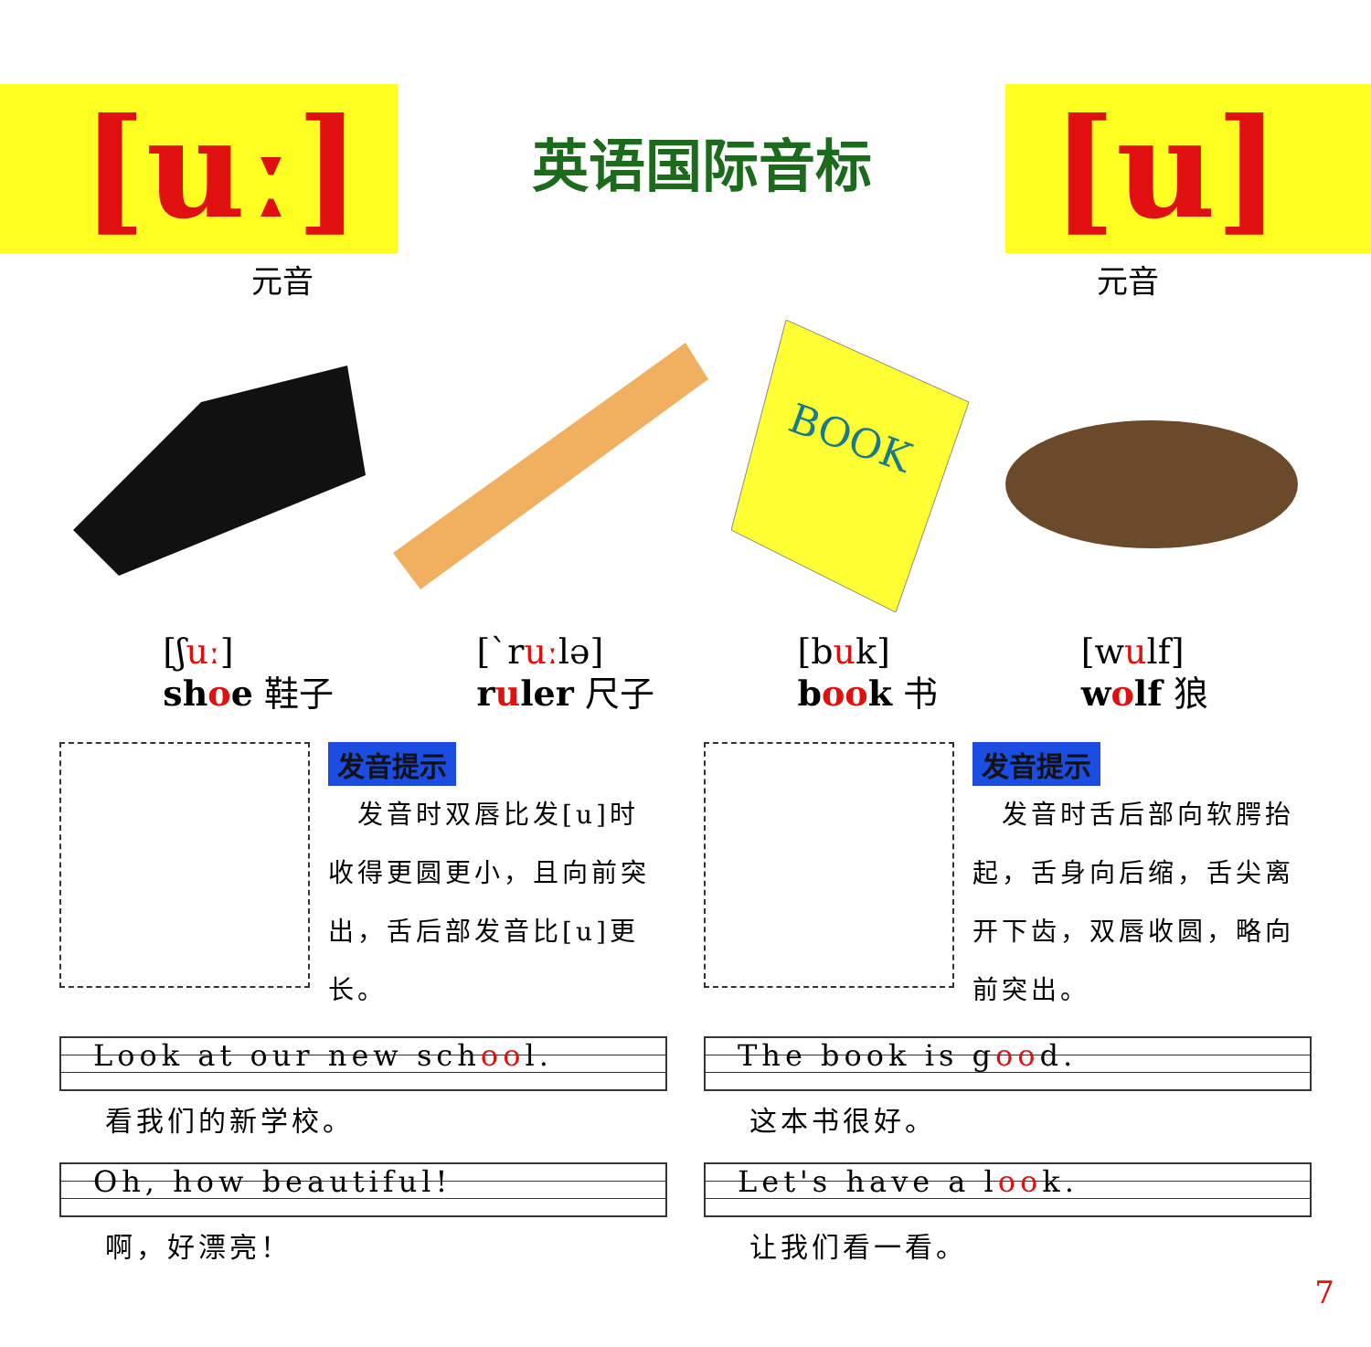[uː]
元音
英语国际音标
[u]
元音
BOOK
[ʃuː]
shoe 鞋子
[ˋruːlə]
ruler 尺子
[buk]
book 书
[wulf]
wolf 狼
发音提示
　发音时双唇比发[u]时收得更圆更小，且向前突出，舌后部发音比[u]更长。
Look at our new school.
看我们的新学校。
Oh, how beautiful!
啊，好漂亮！
发音提示
　发音时舌后部向软腭抬起，舌身向后缩，舌尖离开下齿，双唇收圆，略向前突出。
The book is good.
这本书很好。
Let's have a look.
让我们看一看。
7